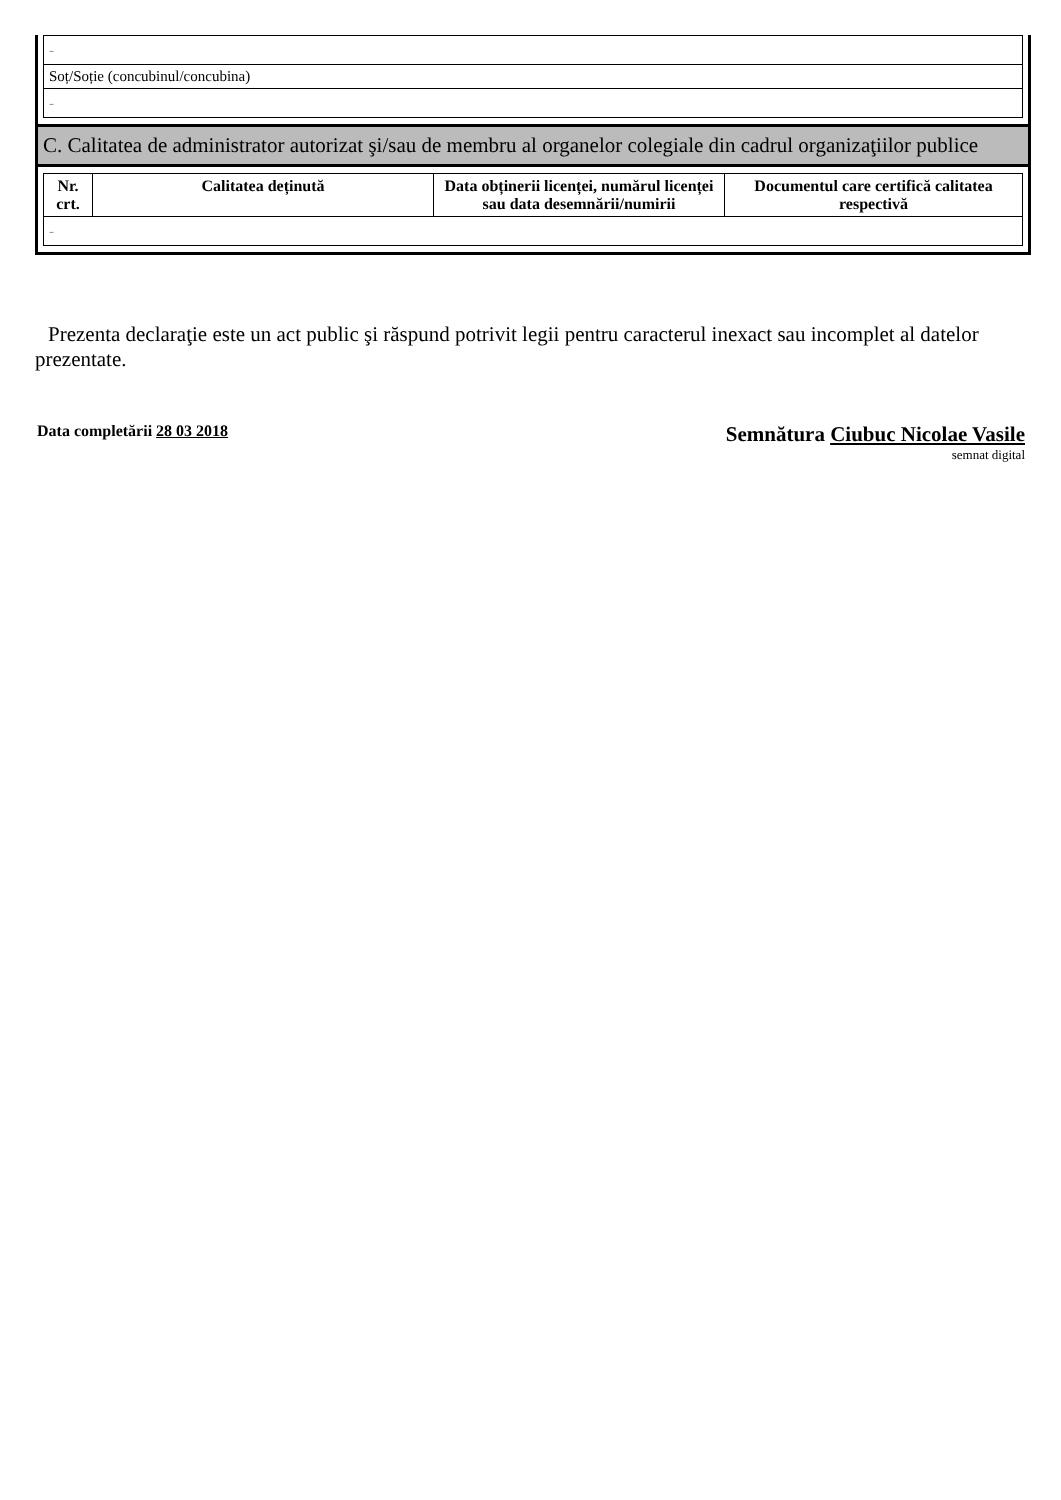| - |
| Soț/Soție (concubinul/concubina) |
| - |
C. Calitatea de administrator autorizat şi/sau de membru al organelor colegiale din cadrul organizaţiilor publice
| Nr. crt. | Calitatea deținută | Data obținerii licenței, numărul licenței sau data desemnării/numirii | Documentul care certifică calitatea respectivă |
| --- | --- | --- | --- |
| - | | | |
Prezenta declaraţie este un act public şi răspund potrivit legii pentru caracterul inexact sau incomplet al datelor prezentate.
Data completării 28 03 2018
Semnătura Ciubuc Nicolae Vasile
semnat digital